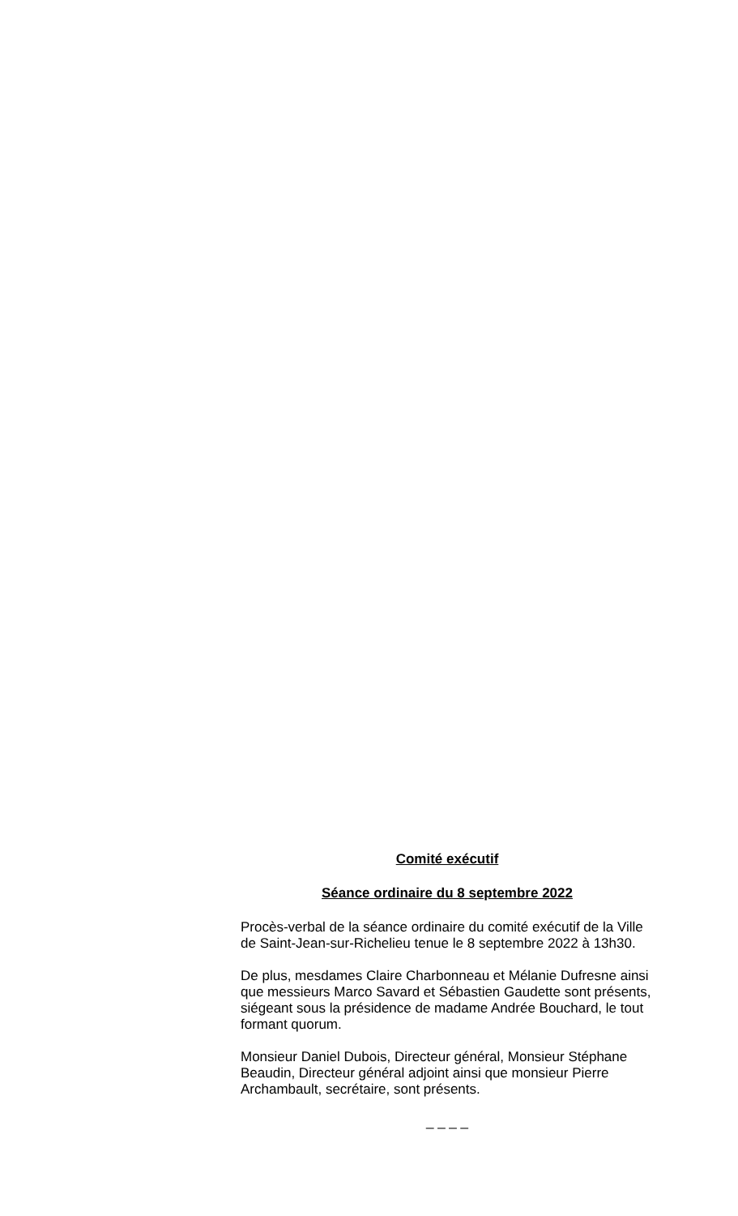Comité exécutif
Séance ordinaire du 8 septembre 2022
Procès-verbal de la séance ordinaire du comité exécutif de la Ville de Saint-Jean-sur-Richelieu tenue le 8 septembre 2022 à 13h30.
De plus, mesdames Claire Charbonneau et Mélanie Dufresne ainsi que messieurs Marco Savard et Sébastien Gaudette sont présents, siégeant sous la présidence de madame Andrée Bouchard, le tout formant quorum.
Monsieur Daniel Dubois, Directeur général, Monsieur Stéphane Beaudin, Directeur général adjoint ainsi que monsieur Pierre Archambault, secrétaire, sont présents.
_ _ _ _